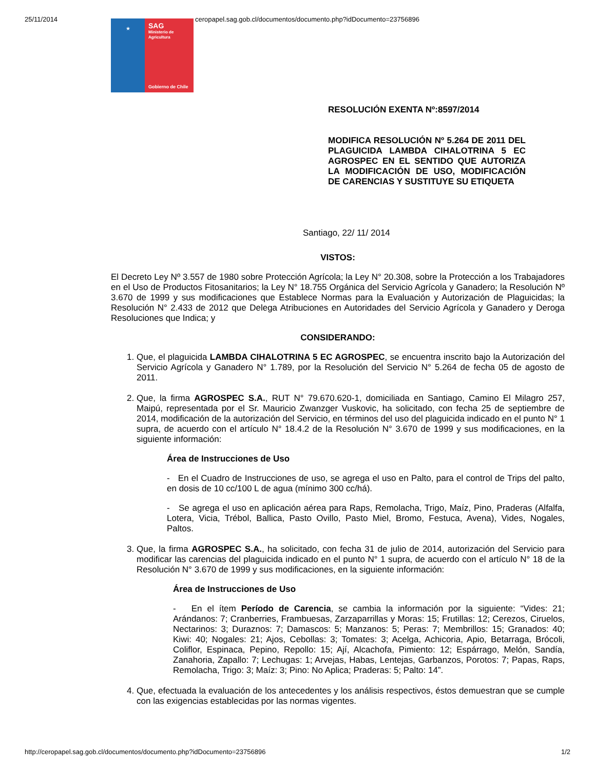25/11/2014 ceropapel.sag.gob.cl/documentos/documento.php?idDocumento=23756896
★
SAG
Ministerio de Agricultura
Gobierno de Chile
RESOLUCIÓN EXENTA Nº:8597/2014
MODIFICA RESOLUCIÓN Nº 5.264 DE 2011 DEL PLAGUICIDA LAMBDA CIHALOTRINA 5 EC AGROSPEC EN EL SENTIDO QUE AUTORIZA LA MODIFICACIÓN DE USO, MODIFICACIÓN DE CARENCIAS Y SUSTITUYE SU ETIQUETA
Santiago, 22/ 11/ 2014
VISTOS:
El Decreto Ley Nº 3.557 de 1980 sobre Protección Agrícola; la Ley N° 20.308, sobre la Protección a los Trabajadores en el Uso de Productos Fitosanitarios; la Ley N° 18.755 Orgánica del Servicio Agrícola y Ganadero; la Resolución Nº 3.670 de 1999 y sus modificaciones que Establece Normas para la Evaluación y Autorización de Plaguicidas; la Resolución N° 2.433 de 2012 que Delega Atribuciones en Autoridades del Servicio Agrícola y Ganadero y Deroga Resoluciones que Indica; y
CONSIDERANDO:
1. Que, el plaguicida LAMBDA CIHALOTRINA 5 EC AGROSPEC, se encuentra inscrito bajo la Autorización del Servicio Agrícola y Ganadero N° 1.789, por la Resolución del Servicio N° 5.264 de fecha 05 de agosto de 2011.
2. Que, la firma AGROSPEC S.A., RUT N° 79.670.620-1, domiciliada en Santiago, Camino El Milagro 257, Maipú, representada por el Sr. Mauricio Zwanzger Vuskovic, ha solicitado, con fecha 25 de septiembre de 2014, modificación de la autorización del Servicio, en términos del uso del plaguicida indicado en el punto N° 1 supra, de acuerdo con el artículo N° 18.4.2 de la Resolución N° 3.670 de 1999 y sus modificaciones, en la siguiente información:
Área de Instrucciones de Uso
- En el Cuadro de Instrucciones de uso, se agrega el uso en Palto, para el control de Trips del palto, en dosis de 10 cc/100 L de agua (mínimo 300 cc/há).
- Se agrega el uso en aplicación aérea para Raps, Remolacha, Trigo, Maíz, Pino, Praderas (Alfalfa, Lotera, Vicia, Trébol, Ballica, Pasto Ovillo, Pasto Miel, Bromo, Festuca, Avena), Vides, Nogales, Paltos.
3. Que, la firma AGROSPEC S.A., ha solicitado, con fecha 31 de julio de 2014, autorización del Servicio para modificar las carencias del plaguicida indicado en el punto N° 1 supra, de acuerdo con el artículo N° 18 de la Resolución N° 3.670 de 1999 y sus modificaciones, en la siguiente información:
Área de Instrucciones de Uso
- En el ítem Período de Carencia, se cambia la información por la siguiente: “Vides: 21; Arándanos: 7; Cranberries, Frambuesas, Zarzaparrillas y Moras: 15; Frutillas: 12; Cerezos, Ciruelos, Nectarinos: 3; Duraznos: 7; Damascos: 5; Manzanos: 5; Peras: 7; Membrillos: 15; Granados: 40; Kiwi: 40; Nogales: 21; Ajos, Cebollas: 3; Tomates: 3; Acelga, Achicoria, Apio, Betarraga, Brócoli, Coliflor, Espinaca, Pepino, Repollo: 15; Ají, Alcachofa, Pimiento: 12; Espárrago, Melón, Sandía, Zanahoria, Zapallo: 7; Lechugas: 1; Arvejas, Habas, Lentejas, Garbanzos, Porotos: 7; Papas, Raps, Remolacha, Trigo: 3; Maíz: 3; Pino: No Aplica; Praderas: 5; Palto: 14”.
4. Que, efectuada la evaluación de los antecedentes y los análisis respectivos, éstos demuestran que se cumple con las exigencias establecidas por las normas vigentes.
http://ceropapel.sag.gob.cl/documentos/documento.php?idDocumento=23756896 1/2